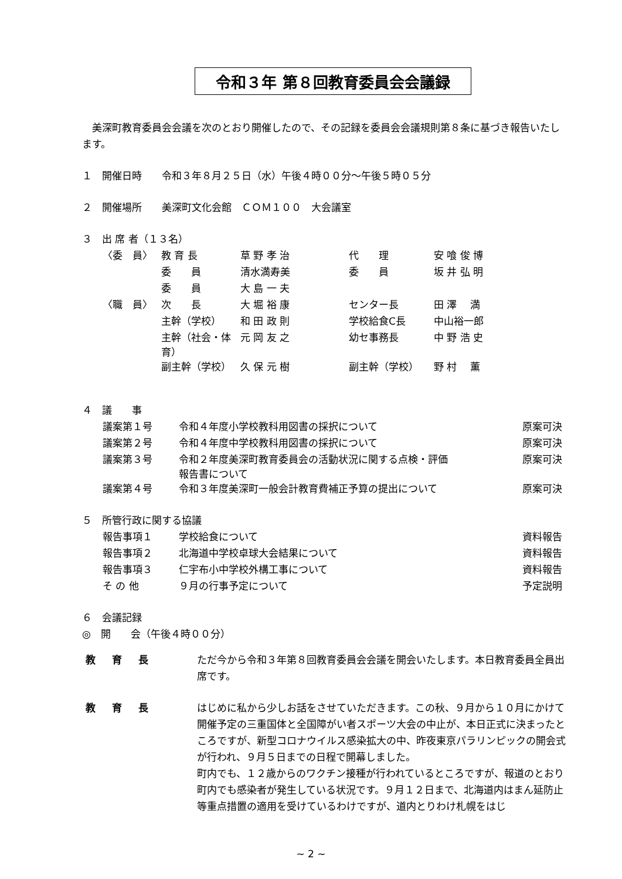令和３年 第８回教育委員会会議録
美深町教育委員会会議を次のとおり開催したので、その記録を委員会会議規則第８条に基づき報告いたします。
１　開催日時　　令和３年８月２５日（水）午後４時００分～午後５時０５分
２　開催場所　　美深町文化会館　ＣＯＭ１００　大会議室
３　出 席 者（１３名）
| 〈委 員〉 | 教 育 長 | 草 野 孝 治 | 代 理 | 安 喰 俊 博 |
| | 委 員 | 清水満寿美 | 委 員 | 坂 井 弘 明 |
| | 委 員 | 大 島 一 夫 | | |
| 〈職 員〉 | 次 長 | 大 堀 裕 康 | センター長 | 田 澤 満 |
| | 主幹（学校） | 和 田 政 則 | 学校給食C長 | 中山裕一郎 |
| | 主幹（社会・体育） | 元 岡 友 之 | 幼セ事務長 | 中 野 浩 史 |
| | 副主幹（学校） | 久 保 元 樹 | 副主幹（学校） | 野 村 薫 |
４　議　　事
| 議案第１号 | 令和４年度小学校教科用図書の採択について | 原案可決 |
| 議案第２号 | 令和４年度中学校教科用図書の採択について | 原案可決 |
| 議案第３号 | 令和２年度美深町教育委員会の活動状況に関する点検・評価 報告書について | 原案可決 |
| 議案第４号 | 令和３年度美深町一般会計教育費補正予算の提出について | 原案可決 |
５　所管行政に関する協議
| 報告事項１ | 学校給食について | 資料報告 |
| 報告事項２ | 北海道中学校卓球大会結果について | 資料報告 |
| 報告事項３ | 仁宇布小中学校外構工事について | 資料報告 |
| そ の 他 | ９月の行事予定について | 予定説明 |
６　会議記録
◎　開　　会（午後４時００分）
教育長
ただ今から令和３年第８回教育委員会会議を開会いたします。本日教育委員全員出席です。
教育長
はじめに私から少しお話をさせていただきます。この秋、９月から１０月にかけて開催予定の三重国体と全国障がい者スポーツ大会の中止が、本日正式に決まったところですが、新型コロナウイルス感染拡大の中、昨夜東京パラリンピックの開会式が行われ、９月５日までの日程で開幕しました。
町内でも、１２歳からのワクチン接種が行われているところですが、報道のとおり町内でも感染者が発生している状況です。９月１２日まで、北海道内はまん延防止等重点措置の適用を受けているわけですが、道内とりわけ札幌をはじ
~ 2 ~